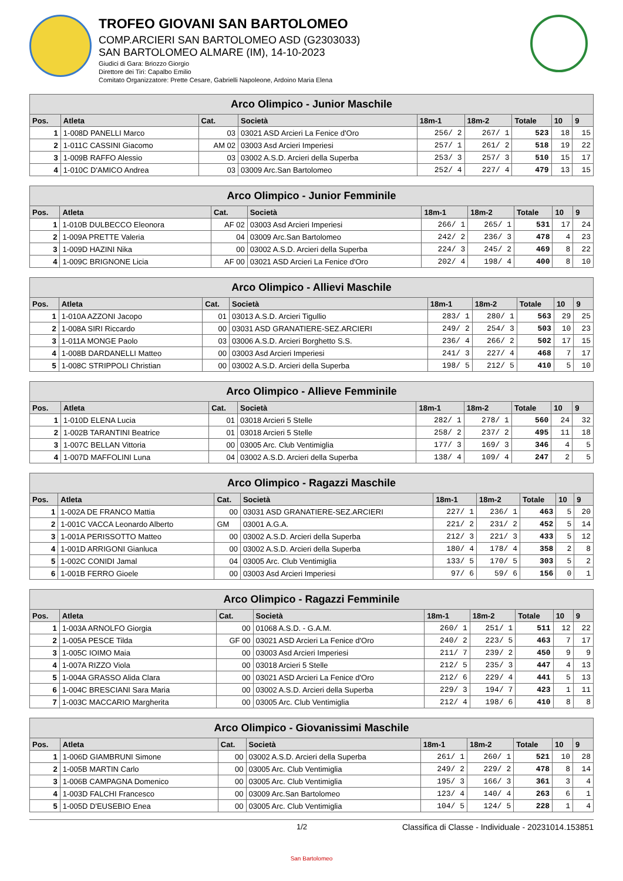TROFEO GIOVANI SAN BARTOLOMEO
COMP.ARCIERI SAN BARTOLOMEO ASD (G2303033)
SAN BARTOLOMEO ALMARE (IM), 14-10-2023
Giudici di Gara: Briozzo Giorgio
Direttore dei Tiri: Capalbo Emilio
Comitato Organizzatore: Prette Cesare, Gabrielli Napoleone, Ardoino Maria Elena
| Arco Olimpico - Junior Maschile | | | | | | | | |
| --- | --- | --- | --- | --- | --- | --- | --- | --- |
| Pos. | Atleta | Cat. | Società | 18m-1 | 18m-2 | Totale | 10 | 9 |
| 1 | 1-008D PANELLI Marco | 03 | 03021 ASD Arcieri La Fenice d'Oro | 256/ 2 | 267/ 1 | 523 | 18 | 15 |
| 2 | 1-011C CASSINI Giacomo | AM 02 | 03003 Asd Arcieri Imperiesi | 257/ 1 | 261/ 2 | 518 | 19 | 22 |
| 3 | 1-009B RAFFO Alessio | 03 | 03002 A.S.D. Arcieri della Superba | 253/ 3 | 257/ 3 | 510 | 15 | 17 |
| 4 | 1-010C D'AMICO Andrea | 03 | 03009 Arc.San Bartolomeo | 252/ 4 | 227/ 4 | 479 | 13 | 15 |
| Arco Olimpico - Junior Femminile | | | | | | | | |
| --- | --- | --- | --- | --- | --- | --- | --- | --- |
| Pos. | Atleta | Cat. | Società | 18m-1 | 18m-2 | Totale | 10 | 9 |
| 1 | 1-010B DULBECCO Eleonora | AF 02 | 03003 Asd Arcieri Imperiesi | 266/ 1 | 265/ 1 | 531 | 17 | 24 |
| 2 | 1-009A PRETTE Valeria | 04 | 03009 Arc.San Bartolomeo | 242/ 2 | 236/ 3 | 478 | 4 | 23 |
| 3 | 1-009D HAZINI Nika | 00 | 03002 A.S.D. Arcieri della Superba | 224/ 3 | 245/ 2 | 469 | 8 | 22 |
| 4 | 1-009C BRIGNONE Licia | AF 00 | 03021 ASD Arcieri La Fenice d'Oro | 202/ 4 | 198/ 4 | 400 | 8 | 10 |
| Arco Olimpico - Allievi Maschile | | | | | | | | |
| --- | --- | --- | --- | --- | --- | --- | --- | --- |
| Pos. | Atleta | Cat. | Società | 18m-1 | 18m-2 | Totale | 10 | 9 |
| 1 | 1-010A AZZONI Jacopo | 01 | 03013 A.S.D. Arcieri Tigullio | 283/ 1 | 280/ 1 | 563 | 29 | 25 |
| 2 | 1-008A SIRI Riccardo | 00 | 03031 ASD GRANATIERE-SEZ.ARCIERI | 249/ 2 | 254/ 3 | 503 | 10 | 23 |
| 3 | 1-011A MONGE Paolo | 03 | 03006 A.S.D. Arcieri Borghetto S.S. | 236/ 4 | 266/ 2 | 502 | 17 | 15 |
| 4 | 1-008B DARDANELLI Matteo | 00 | 03003 Asd Arcieri Imperiesi | 241/ 3 | 227/ 4 | 468 | 7 | 17 |
| 5 | 1-008C STRIPPOLI Christian | 00 | 03002 A.S.D. Arcieri della Superba | 198/ 5 | 212/ 5 | 410 | 5 | 10 |
| Arco Olimpico - Allieve Femminile | | | | | | | | |
| --- | --- | --- | --- | --- | --- | --- | --- | --- |
| Pos. | Atleta | Cat. | Società | 18m-1 | 18m-2 | Totale | 10 | 9 |
| 1 | 1-010D ELENA Lucia | 01 | 03018 Arcieri 5 Stelle | 282/ 1 | 278/ 1 | 560 | 24 | 32 |
| 2 | 1-002B TARANTINI Beatrice | 01 | 03018 Arcieri 5 Stelle | 258/ 2 | 237/ 2 | 495 | 11 | 18 |
| 3 | 1-007C BELLAN Vittoria | 00 | 03005 Arc. Club Ventimiglia | 177/ 3 | 169/ 3 | 346 | 4 | 5 |
| 4 | 1-007D MAFFOLINI Luna | 04 | 03002 A.S.D. Arcieri della Superba | 138/ 4 | 109/ 4 | 247 | 2 | 5 |
| Arco Olimpico - Ragazzi Maschile | | | | | | | | |
| --- | --- | --- | --- | --- | --- | --- | --- | --- |
| Pos. | Atleta | Cat. | Società | 18m-1 | 18m-2 | Totale | 10 | 9 |
| 1 | 1-002A DE FRANCO Mattia | 00 | 03031 ASD GRANATIERE-SEZ.ARCIERI | 227/ 1 | 236/ 1 | 463 | 5 | 20 |
| 2 | 1-001C VACCA Leonardo Alberto | GM | 03001 A.G.A. | 221/ 2 | 231/ 2 | 452 | 5 | 14 |
| 3 | 1-001A PERISSOTTO Matteo | 00 | 03002 A.S.D. Arcieri della Superba | 212/ 3 | 221/ 3 | 433 | 5 | 12 |
| 4 | 1-001D ARRIGONI Gianluca | 00 | 03002 A.S.D. Arcieri della Superba | 180/ 4 | 178/ 4 | 358 | 2 | 8 |
| 5 | 1-002C CONIDI Jamal | 04 | 03005 Arc. Club Ventimiglia | 133/ 5 | 170/ 5 | 303 | 5 | 2 |
| 6 | 1-001B FERRO Gioele | 00 | 03003 Asd Arcieri Imperiesi | 97/ 6 | 59/ 6 | 156 | 0 | 1 |
| Arco Olimpico - Ragazzi Femminile | | | | | | | | |
| --- | --- | --- | --- | --- | --- | --- | --- | --- |
| Pos. | Atleta | Cat. | Società | 18m-1 | 18m-2 | Totale | 10 | 9 |
| 1 | 1-003A ARNOLFO Giorgia | 00 | 01068 A.S.D. - G.A.M. | 260/ 1 | 251/ 1 | 511 | 12 | 22 |
| 2 | 1-005A PESCE Tilda | GF 00 | 03021 ASD Arcieri La Fenice d'Oro | 240/ 2 | 223/ 5 | 463 | 7 | 17 |
| 3 | 1-005C IOIMO Maia | 00 | 03003 Asd Arcieri Imperiesi | 211/ 7 | 239/ 2 | 450 | 9 | 9 |
| 4 | 1-007A RIZZO Viola | 00 | 03018 Arcieri 5 Stelle | 212/ 5 | 235/ 3 | 447 | 4 | 13 |
| 5 | 1-004A GRASSO Alida Clara | 00 | 03021 ASD Arcieri La Fenice d'Oro | 212/ 6 | 229/ 4 | 441 | 5 | 13 |
| 6 | 1-004C BRESCIANI Sara Maria | 00 | 03002 A.S.D. Arcieri della Superba | 229/ 3 | 194/ 7 | 423 | 1 | 11 |
| 7 | 1-003C MACCARIO Margherita | 00 | 03005 Arc. Club Ventimiglia | 212/ 4 | 198/ 6 | 410 | 8 | 8 |
| Arco Olimpico - Giovanissimi Maschile | | | | | | | | |
| --- | --- | --- | --- | --- | --- | --- | --- | --- |
| Pos. | Atleta | Cat. | Società | 18m-1 | 18m-2 | Totale | 10 | 9 |
| 1 | 1-006D GIAMBRUNI Simone | 00 | 03002 A.S.D. Arcieri della Superba | 261/ 1 | 260/ 1 | 521 | 10 | 28 |
| 2 | 1-005B MARTIN Carlo | 00 | 03005 Arc. Club Ventimiglia | 249/ 2 | 229/ 2 | 478 | 8 | 14 |
| 3 | 1-006B CAMPAGNA Domenico | 00 | 03005 Arc. Club Ventimiglia | 195/ 3 | 166/ 3 | 361 | 3 | 4 |
| 4 | 1-003D FALCHI Francesco | 00 | 03009 Arc.San Bartolomeo | 123/ 4 | 140/ 4 | 263 | 6 | 1 |
| 5 | 1-005D D'EUSEBIO Enea | 00 | 03005 Arc. Club Ventimiglia | 104/ 5 | 124/ 5 | 228 | 1 | 4 |
1/2 Classifica di Classe - Individuale - 20231014.153851
San Bartolomeo